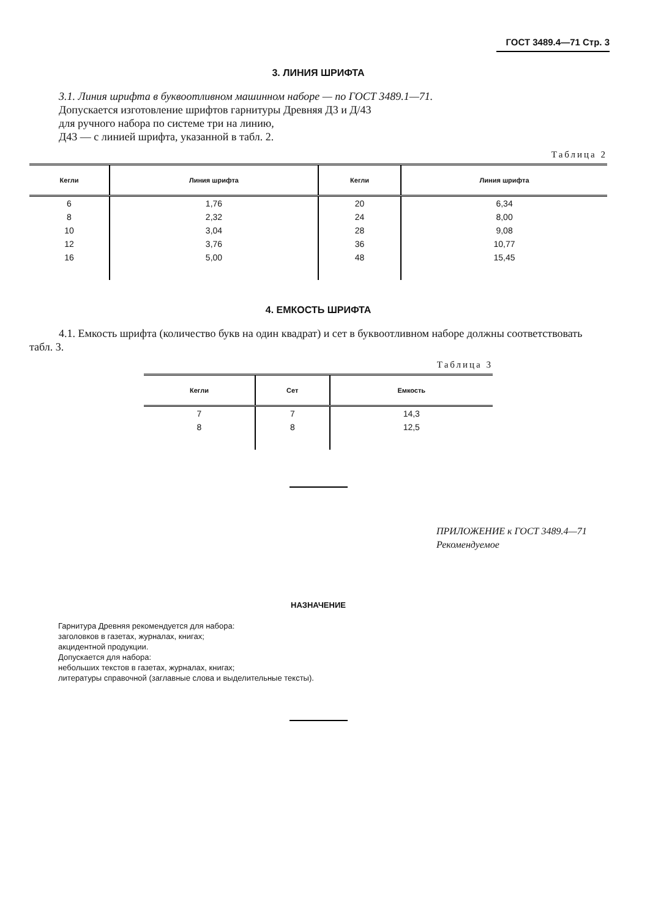ГОСТ 3489.4—71 Стр. 3
3. ЛИНИЯ ШРИФТА
3.1. Линия шрифта в буквоотливном машинном наборе — по ГОСТ 3489.1—71.
Допускается изготовление шрифтов гарнитуры Древняя Д3 и Д/43
для ручного набора по системе три на линию,
Д43 — с линией шрифта, указанной в табл. 2.
Таблица 2
| Кегли | Линия шрифта | Кегли | Линия шрифта |
| --- | --- | --- | --- |
| 6 | 1,76 | 20 | 6,34 |
| 8 | 2,32 | 24 | 8,00 |
| 10 | 3,04 | 28 | 9,08 |
| 12 | 3,76 | 36 | 10,77 |
| 16 | 5,00 | 48 | 15,45 |
4. ЕМКОСТЬ ШРИФТА
4.1. Емкость шрифта (количество букв на один квадрат) и сет в буквоотливном наборе должны соответствовать табл. 3.
Таблица 3
| Кегли | Сет | Емкость |
| --- | --- | --- |
| 7 | 7 | 14,3 |
| 8 | 8 | 12,5 |
ПРИЛОЖЕНИЕ к ГОСТ 3489.4—71
Рекомендуемое
НАЗНАЧЕНИЕ
Гарнитура Древняя рекомендуется для набора:
заголовков в газетах, журналах, книгах;
акцидентной продукции.
Допускается для набора:
небольших текстов в газетах, журналах, книгах;
литературы справочной (заглавные слова и выделительные тексты).